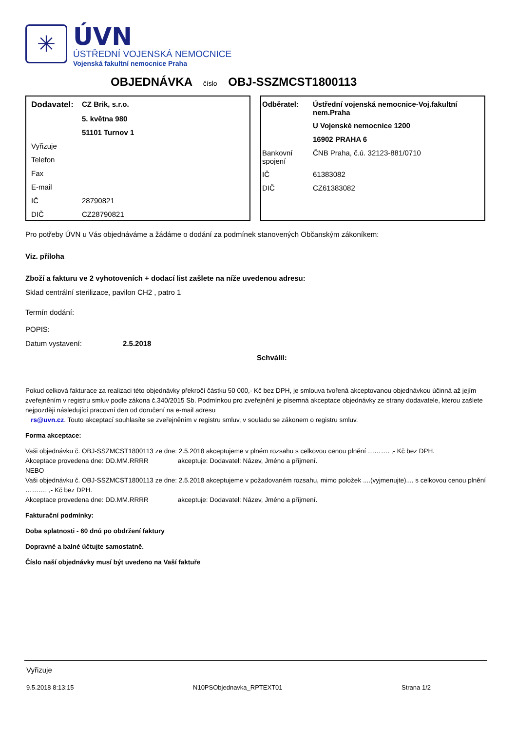✳
ÚVN
ÚSTŘEDNÍ VOJENSKÁ NEMOCNICE
Vojenská fakultní nemocnice Praha
OBJEDNÁVKA číslo OBJ-SSZMCST1800113
| Dodavatel: | CZ Brik, s.r.o. |
| | 5. května 980 |
| | 51101 Turnov 1 |
| Vyřizuje | |
| Telefon | |
| Fax | |
| E-mail | |
| IČ | 28790821 |
| DIČ | CZ28790821 |
| Odběratel: | Ústřední vojenská nemocnice-Voj.fakultní nem.Praha |
| | U Vojenské nemocnice 1200 |
| | 16902 PRAHA 6 |
| Bankovní spojení | ČNB Praha, č.ú. 32123-881/0710 |
| IČ | 61383082 |
| DIČ | CZ61383082 |
Pro potřeby ÚVN u Vás objednáváme a žádáme o dodání za podmínek stanovených Občanským zákoníkem:
Viz. příloha
Zboží a fakturu ve 2 vyhotoveních + dodací list zašlete na níže uvedenou adresu:
Sklad centrální sterilizace, pavilon CH2 , patro 1
Termín dodání:
POPIS:
Datum vystavení: 2.5.2018
Schválil:
Pokud celková fakturace za realizaci této objednávky překročí částku 50 000,- Kč bez DPH, je smlouva tvořená akceptovanou objednávkou účinná až jejím zveřejněním v registru smluv podle zákona č.340/2015 Sb. Podmínkou pro zveřejnění je písemná akceptace objednávky ze strany dodavatele, kterou zašlete nejpozději následující pracovní den od doručení na e-mail adresu
rs@uvn.cz. Touto akceptací souhlasíte se zveřejněním v registru smluv, v souladu se zákonem o registru smluv.
Forma akceptace:
Vaši objednávku č. OBJ-SSZMCST1800113 ze dne: 2.5.2018 akceptujeme v plném rozsahu s celkovou cenou plnění ………. ,- Kč bez DPH.
Akceptace provedena dne: DD.MM.RRRR akceptuje: Dodavatel: Název, Jméno a příjmení.
NEBO
Vaši objednávku č. OBJ-SSZMCST1800113 ze dne: 2.5.2018 akceptujeme v požadovaném rozsahu, mimo položek ....(vyjmenujte).... s celkovou cenou plnění ………. ,- Kč bez DPH.
Akceptace provedena dne: DD.MM.RRRR akceptuje: Dodavatel: Název, Jméno a příjmení.
Fakturační podmínky:
Doba splatnosti - 60 dnů po obdržení faktury
Dopravné a balné účtujte samostatně.
Číslo naší objednávky musí být uvedeno na Vaší faktuře
Vyřizuje
9.5.2018 8:13:15 N10PSObjednavka_RPTEXT01 Strana 1/2